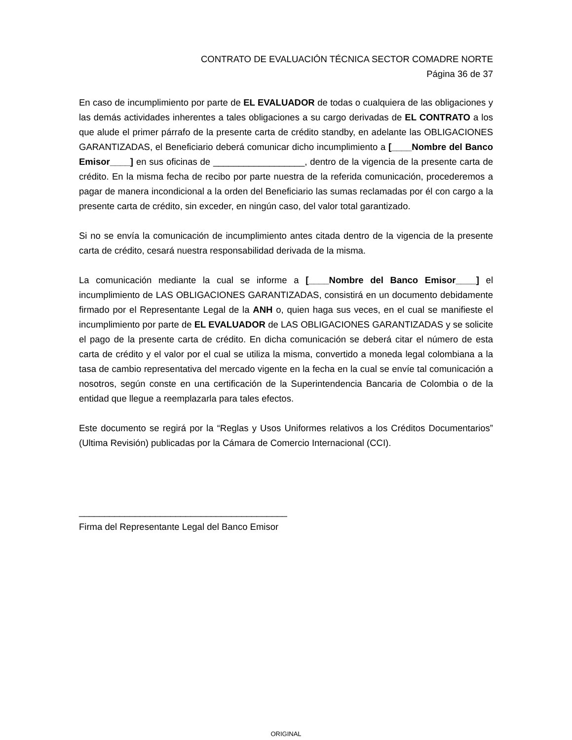CONTRATO DE EVALUACIÓN TÉCNICA SECTOR COMADRE NORTE
Página 36 de 37
En caso de incumplimiento por parte de EL EVALUADOR de todas o cualquiera de las obligaciones y las demás actividades inherentes a tales obligaciones a su cargo derivadas de EL CONTRATO a los que alude el primer párrafo de la presente carta de crédito standby, en adelante las OBLIGACIONES GARANTIZADAS, el Beneficiario deberá comunicar dicho incumplimiento a [____Nombre del Banco Emisor____] en sus oficinas de __________________, dentro de la vigencia de la presente carta de crédito. En la misma fecha de recibo por parte nuestra de la referida comunicación, procederemos a pagar de manera incondicional a la orden del Beneficiario las sumas reclamadas por él con cargo a la presente carta de crédito, sin exceder, en ningún caso, del valor total garantizado.
Si no se envía la comunicación de incumplimiento antes citada dentro de la vigencia de la presente carta de crédito, cesará nuestra responsabilidad derivada de la misma.
La comunicación mediante la cual se informe a [____Nombre del Banco Emisor____] el incumplimiento de LAS OBLIGACIONES GARANTIZADAS, consistirá en un documento debidamente firmado por el Representante Legal de la ANH o, quien haga sus veces, en el cual se manifieste el incumplimiento por parte de EL EVALUADOR de LAS OBLIGACIONES GARANTIZADAS y se solicite el pago de la presente carta de crédito. En dicha comunicación se deberá citar el número de esta carta de crédito y el valor por el cual se utiliza la misma, convertido a moneda legal colombiana a la tasa de cambio representativa del mercado vigente en la fecha en la cual se envíe tal comunicación a nosotros, según conste en una certificación de la Superintendencia Bancaria de Colombia o de la entidad que llegue a reemplazarla para tales efectos.
Este documento se regirá por la “Reglas y Usos Uniformes relativos a los Créditos Documentarios” (Ultima Revisión) publicadas por la Cámara de Comercio Internacional (CCI).
_________________________________________
Firma del Representante Legal del Banco Emisor
ORIGINAL